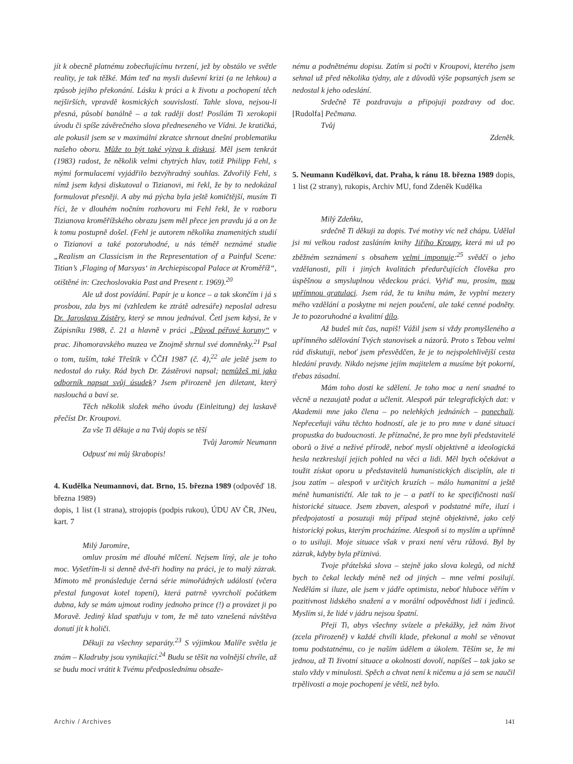jít k obecně platnému zobecňujícímu tvrzení, jež by obstálo ve světle reality, je tak těžké. Mám teď na mysli duševní krizi (a ne lehkou) a způsob jejího překonání. Lásku k práci a k životu a pochopení těch nejširších, vpravdě kosmických souvislostí. Tahle slova, nejsou-li přesná, působí banálně – a tak raději dost! Posílám Ti xerokopii úvodu či spíše závěrečného slova předneseného ve Vídni. Je kratičká, ale pokusil jsem se v maximální zkratce shrnout dnešní problematiku našeho oboru. Může to být také výzva k diskusi. Měl jsem tenkrát (1983) radost, že několik velmi chytrých hlav, totiž Philipp Fehl, s mými formulacemi vyjádřilo bezvýhradný souhlas. Zdvořilý Fehl, s nímž jsem kdysi diskutoval o Tizianovi, mi řekl, že by to nedokázal formulovat přesněji. A aby má pýcha byla ještě komičtější, musím Ti říci, že v dlouhém nočním rozhovoru mi Fehl řekl, že v rozboru Tizianova kroměřížského obrazu jsem měl přece jen pravdu já a on že k tomu postupně došel. (Fehl je autorem několika znamenitých studií o Tizianovi a také pozoruhodné, u nás téměř neznámé studie „Realism an Classicism in the Representation of a Painful Scene: Titian’s ‚Flaging of Marsyas‘ in Archiepiscopal Palace at Kroměříž“, otištěné in: Czechoslovakia Past and Present r. 1969).<sup>20</sup>
Ale už dost povídání. Papír je u konce – a tak skončím i já s prosbou, zda bys mi (vzhledem ke ztrátě adresáře) neposlal adresu Dr. Jaroslava Zástěry, který se mnou jednával. Četl jsem kdysi, že v Zápisníku 1988, č. 21 a hlavně v práci „Původ péřové koruny“ v prac. Jihomoravského muzea ve Znojmě shrnul své domněnky.<sup>21</sup> Psal o tom, tuším, také Třeštík v ČČH 1987 (č. 4),<sup>22</sup> ale ještě jsem to nedostal do ruky. Rád bych Dr. Zástěrovi napsal; nemůžeš mi jako odborník napsat svůj úsudek? Jsem přirozeně jen diletant, který naslouchá a baví se.
Těch několik složek mého úvodu (Einleitung) dej laskavě přečíst Dr. Kroupovi.
Za vše Ti děkuje a na Tvůj dopis se těší
Tvůj Jaromír Neumann
Odpusť mi můj škrabopis!
4. Kudělka Neumannovi, dat. Brno, 15. března 1989 (odpověď 18. března 1989)
dopis, 1 list (1 strana), strojopis (podpis rukou), ÚDU AV ČR, JNeu, kart. 7
Milý Jaromíre,
omluv prosím mé dlouhé mlčení. Nejsem líný, ale je toho moc. Vyšetřím-li si denně dvě-tři hodiny na práci, je to malý zázrak. Mimoto mě pronásleduje černá série mimořádných událostí (včera přestal fungovat kotel topení), která patrně vyvrcholí počátkem dubna, kdy se mám ujmout rodiny jednoho prince (!) a provázet ji po Moravě. Jediný klad spatřuju v tom, že mě tato vznešená návštěva donutí jít k holiči.
Děkuji za všechny separáty.<sup>23</sup> S výjimkou Malíře světla je znám – Kladruby jsou vynikající.<sup>24</sup> Budu se těšit na volnější chvíle, až se budu moci vrátit k Tvému předposlednímu obsaže-
nému a podnětnému dopisu. Zatím si počti v Kroupovi, kterého jsem sehnal už před několika týdny, ale z důvodů výše popsaných jsem se nedostal k jeho odeslání.
Srdečně Tě pozdravuju a připojuji pozdravy od doc. [Rudolfa] Pečmana.
Tvůj
Zdeněk.
5. Neumann Kudělkovi, dat. Praha, k ránu 18. března 1989 dopis, 1 list (2 strany), rukopis, Archiv MU, fond Zdeněk Kudělka
Milý Zdeňku,
srdečně Ti děkuji za dopis. Tvé motivy víc než chápu. Udělal jsi mi velkou radost zasláním knihy Jiřího Kroupy, která mi už po zběžném seznámení s obsahem velmi imponuje:<sup>25</sup> svědčí o jeho vzdělanosti, píli i jiných kvalitách předurčujících člověka pro úspěšnou a smysluplnou vědeckou práci. Vyřiď mu, prosím, mou upřímnou gratulaci. Jsem rád, že tu knihu mám, že vyplní mezery mého vzdělání a poskytne mi nejen poučení, ale také cenné podněty. Je to pozoruhodné a kvalitní dílo.
Až budeš mít čas, napiš! Vážil jsem si vždy promyšleného a upřímného sdělování Tvých stanovisek a názorů. Proto s Tebou velmi rád diskutuji, neboť jsem přesvědčen, že je to nejspolehlivější cesta hledání pravdy. Nikdo nejsme jejím majitelem a musíme být pokorní, třebas zásadní.
Mám toho dosti ke sdělení. Je toho moc a není snadné to věcně a nezaujatě podat a učlenit. Alespoň pár telegrafických dat: v Akademii mne jako člena – po nelehkých jednáních – ponechali. Nepřeceňuji váhu těchto hodností, ale je to pro mne v dané situaci propustka do budoucnosti. Je příznačné, že pro mne byli představitelé oborů o živé a neživé přírodě, neboť myslí objektivně a ideologická hesla nezkreslují jejich pohled na věci a lidi. Měl bych očekávat a toužit získat oporu u představitelů humanistických disciplín, ale ti jsou zatím – alespoň v určitých kruzích – málo humanitní a ještě méně humanističtí. Ale tak to je – a patří to ke specifičnosti naší historické situace. Jsem zbaven, alespoň v podstatné míře, iluzí i předpojatostí a posuzuji můj případ stejně objektivně, jako celý historický pokus, kterým procházíme. Alespoň si to myslím a upřímně o to usiluji. Moje situace však v praxi není věru růžová. Byl by zázrak, kdyby byla příznivá.
Tvoje přátelská slova – stejně jako slova kolegů, od nichž bych to čekal leckdy méně než od jiných – mne velmi posilují. Nedělám si iluze, ale jsem v jádře optimista, neboť hluboce věřím v pozitivnost lidského snažení a v morální odpovědnost lidí i jedinců. Myslím si, že lidé v jádru nejsou špatní.
Přeji Ti, abys všechny svízele a překážky, jež nám život (zcela přirozeně) v každé chvíli klade, překonal a mohl se věnovat tomu podstatnému, co je naším údělem a úkolem. Těším se, že mi jednou, až Ti životní situace a okolnosti dovolí, napíšeš – tak jako se stalo vždy v minulosti. Spěch a chvat není k ničemu a já sem se naučil trpělivosti a moje pochopení je větší, než bylo.
Archiv / Archives 141